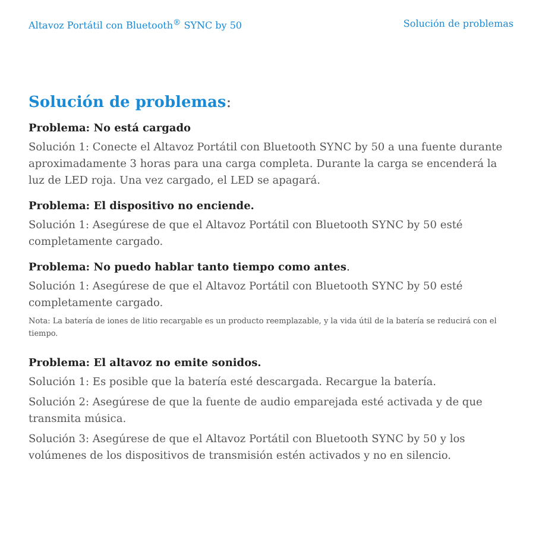Altavoz Portátil con Bluetooth<sup>®</sup> SYNC by 50 Solución de problemas
Solución de problemas:
Problema: No está cargado
Solución 1: Conecte el Altavoz Portátil con Bluetooth SYNC by 50 a una fuente durante aproximadamente 3 horas para una carga completa. Durante la carga se encenderá la luz de LED roja. Una vez cargado, el LED se apagará.
Problema: El dispositivo no enciende.
Solución 1: Asegúrese de que el Altavoz Portátil con Bluetooth SYNC by 50 esté completamente cargado.
Problema: No puedo hablar tanto tiempo como antes.
Solución 1: Asegúrese de que el Altavoz Portátil con Bluetooth SYNC by 50 esté completamente cargado.
Nota: La batería de iones de litio recargable es un producto reemplazable, y la vida útil de la batería se reducirá con el tiempo.
Problema: El altavoz no emite sonidos.
Solución 1: Es posible que la batería esté descargada. Recargue la batería.
Solución 2: Asegúrese de que la fuente de audio emparejada esté activada y de que transmita música.
Solución 3: Asegúrese de que el Altavoz Portátil con Bluetooth SYNC by 50 y los volúmenes de los dispositivos de transmisión estén activados y no en silencio.